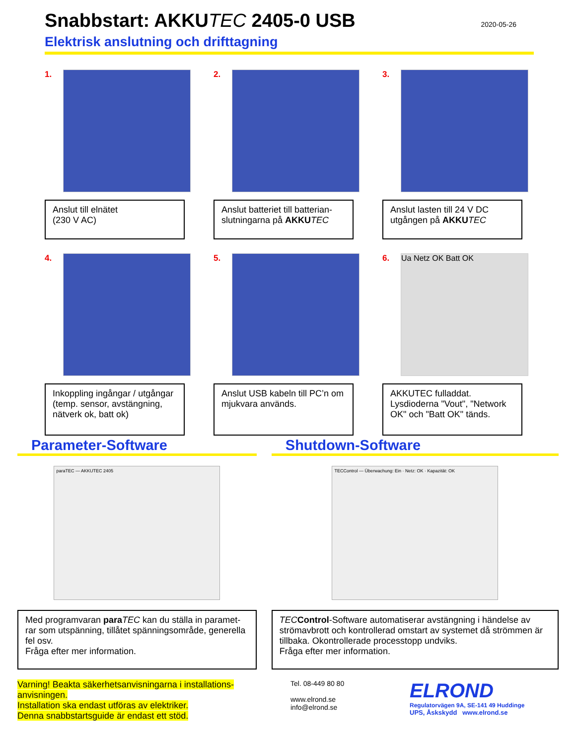Snabbstart: AKKUTEC 2405-0 USB
2020-05-26
Elektrisk anslutning och drifttagning
1.
Anslut till elnätet
(230 V AC)
2.
Anslut batteriet till batterian-slutningarna på AKKU TEC
3.
Anslut lasten till 24 V DC utgången på AKKU TEC
4.
Inkoppling ingångar / utgångar (temp. sensor, avstängning, nätverk ok, batt ok)
5.
Anslut USB kabeln till PC’n om mjukvara används.
6.
Ua Netz OK Batt OK
AKKUTEC fulladdat. Lysdioderna "Vout", "Network OK" och "Batt OK" tänds.
Parameter-Software
paraTEC — AKKUTEC 2405
Med programvaran para TEC kan du ställa in paramet-rar som utspänning, tillåtet spänningsområde, generella fel osv.
Fråga efter mer information.
Shutdown-Software
TECControl — Überwachung: Ein · Netz: OK · Kapazität: OK
TEC Control-Software automatiserar avstängning i händelse av strömavbrott och kontrollerad omstart av systemet då strömmen är tillbaka. Okontrollerade processtopp undviks.
Fråga efter mer information.
Varning! Beakta säkerhetsanvisningarna i installations-anvisningen.
Installation ska endast utföras av elektriker.
Denna snabbstartsguide är endast ett stöd.
Tel. 08-449 80 80
www.elrond.se
info@elrond.se
ELROND
Regulatorvägen 9A, SE-141 49 Huddinge
UPS, Åskskydd www.elrond.se